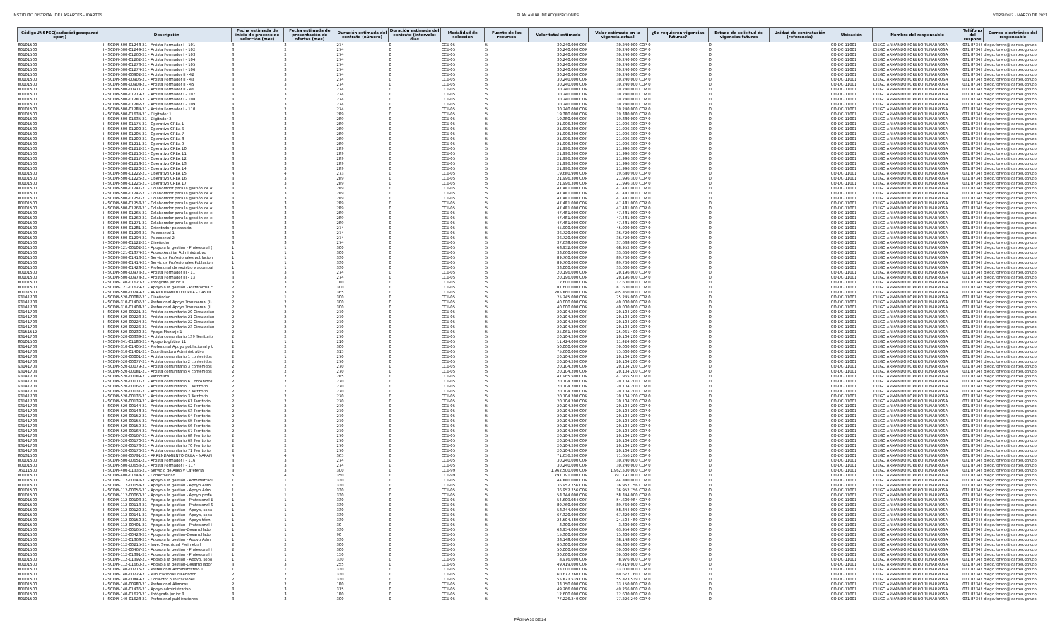INSTITUTO DISTRITAL DE LAS ARTES - IDARTES PLAN ANUAL DE ADQUISICIONES VERSIÓN 2 - MARZO DE 2021
| CódigoUNSPSC(cadacódigoseparad opor;) | Descripción | Fecha estimada de inicio de proceso de selección (mes) | Fecha estimada de presentación de ofertas (mes) | Duración estimada del contrato (número) | Duración estimada del contrato (intervalo: días | Modalidad de selección | Fuente de los recursos | Valor total estimado | Valor estimado en la vigencia actual | ¿Se requieren vigencias futuras? | Estado de solicitud de vigencias futuras | Unidad de contratación (referencia) | Ubicación | Nombre del responsable | Teléfono del respons | Correo electrónico del responsable |
| --- | --- | --- | --- | --- | --- | --- | --- | --- | --- | --- | --- | --- | --- | --- | --- | --- |
| 80101500 | I - SCDPI-500-01248-21 - Artista Formador I - 101 | 3 | 3 | 274 | 0 | CCE-05 | 5 | 30.240.000 COP | 30.240.000 COP | 0 | 0 | | CO-DC-11001 | DIEGO ARMANDO FORERO TUNARROSA | 031 8734! | diego.forero@idartes.gov.co |
| 80101500 | I - SCDPI-500-01249-21 - Artista Formador I - 102 | 3 | 2 | 274 | 0 | CCE-05 | 5 | 30.240.000 COP | 30.240.000 COP | 0 | 0 | | CO-DC-11001 | DIEGO ARMANDO FORERO TUNARROSA | 031 8734! | diego.forero@idartes.gov.co |
| 80101500 | I - SCDPI-500-01260-21 - Artista Formador I - 103 | 3 | 2 | 274 | 0 | CCE-05 | 5 | 30.240.000 COP | 30.240.000 COP | 0 | 0 | | CO-DC-11001 | DIEGO ARMANDO FORERO TUNARROSA | 031 8734! | diego.forero@idartes.gov.co |
| 80101500 | I - SCDPI-500-01262-21 - Artista Formador I - 104 | 3 | 3 | 274 | 0 | CCE-05 | 5 | 30.240.000 COP | 30.240.000 COP | 0 | 0 | | CO-DC-11001 | DIEGO ARMANDO FORERO TUNARROSA | 031 8734! | diego.forero@idartes.gov.co |
| 80101500 | I - SCDPI-500-01273-21 - Artista Formador I - 105 | 3 | 2 | 274 | 0 | CCE-05 | 5 | 30.240.000 COP | 30.240.000 COP | 0 | 0 | | CO-DC-11001 | DIEGO ARMANDO FORERO TUNARROSA | 031 8734! | diego.forero@idartes.gov.co |
| 80101500 | I - SCDPI-500-01274-21 - Artista Formador I - 106 | 3 | 3 | 274 | 0 | CCE-05 | 5 | 30.240.000 COP | 30.240.000 COP | 0 | 0 | | CO-DC-11001 | DIEGO ARMANDO FORERO TUNARROSA | 031 8734! | diego.forero@idartes.gov.co |
| 80101500 | I - SCDPI-500-00902-21 - Artista Formador II - 42 | 3 | 3 | 274 | 0 | CCE-05 | 5 | 30.240.000 COP | 30.240.000 COP | 0 | 0 | | CO-DC-11001 | DIEGO ARMANDO FORERO TUNARROSA | 031 8734! | diego.forero@idartes.gov.co |
| 80101500 | I - SCDPI-500-00905-21 - Artista Formador II - 43 | 3 | 3 | 274 | 0 | CCE-05 | 5 | 30.240.000 COP | 30.240.000 COP | 0 | 0 | | CO-DC-11001 | DIEGO ARMANDO FORERO TUNARROSA | 031 8734! | diego.forero@idartes.gov.co |
| 80101500 | I - SCDPI-500-00908-21 - Artista Formador II - 45 | 3 | 3 | 274 | 0 | CCE-05 | 5 | 30.240.000 COP | 30.240.000 COP | 0 | 0 | | CO-DC-11001 | DIEGO ARMANDO FORERO TUNARROSA | 031 8734! | diego.forero@idartes.gov.co |
| 80101500 | I - SCDPI-500-00911-21 - Artista Formador II - 46 | 3 | 3 | 274 | 0 | CCE-05 | 5 | 30.240.000 COP | 30.240.000 COP | 0 | 0 | | CO-DC-11001 | DIEGO ARMANDO FORERO TUNARROSA | 031 8734! | diego.forero@idartes.gov.co |
| 80101500 | I - SCDPI-500-01279-21 - Artista Formador I - 107 | 3 | 3 | 274 | 0 | CCE-05 | 5 | 30.240.000 COP | 30.240.000 COP | 0 | 0 | | CO-DC-11001 | DIEGO ARMANDO FORERO TUNARROSA | 031 8734! | diego.forero@idartes.gov.co |
| 80101500 | I - SCDPI-500-01280-21 - Artista Formador I - 108 | 3 | 2 | 274 | 0 | CCE-05 | 5 | 30.240.000 COP | 30.240.000 COP | 0 | 0 | | CO-DC-11001 | DIEGO ARMANDO FORERO TUNARROSA | 031 8734! | diego.forero@idartes.gov.co |
| 80101500 | I - SCDPI-500-01282-21 - Artista Formador I - 109 | 3 | 3 | 274 | 0 | CCE-05 | 5 | 30.240.000 COP | 30.240.000 COP | 0 | 0 | | CO-DC-11001 | DIEGO ARMANDO FORERO TUNARROSA | 031 8734! | diego.forero@idartes.gov.co |
| 80101500 | I - SCDPI-500-01284-21 - Artista Formador I - 110 | 3 | 2 | 274 | 0 | CCE-05 | 5 | 30.240.000 COP | 30.240.000 COP | 0 | 0 | | CO-DC-11001 | DIEGO ARMANDO FORERO TUNARROSA | 031 8734! | diego.forero@idartes.gov.co |
| 80101500 | I - SCDPI-500-01634-21 - Digitador 1 | 3 | 3 | 289 | 0 | CCE-05 | 5 | 19.380.000 COP | 19.380.000 COP | 0 | 0 | | CO-DC-11001 | DIEGO ARMANDO FORERO TUNARROSA | 031 8734! | diego.forero@idartes.gov.co |
| 80101500 | I - SCDPI-500-01635-21 - Digitador 2 | 3 | 3 | 289 | 0 | CCE-05 | 5 | 19.380.000 COP | 19.380.000 COP | 0 | 0 | | CO-DC-11001 | DIEGO ARMANDO FORERO TUNARROSA | 031 8734! | diego.forero@idartes.gov.co |
| 80101500 | I - SCDPI-500-01175-21 - Operativo CREA 1 | 3 | 3 | 289 | 0 | CCE-05 | 5 | 21.996.300 COP | 21.996.300 COP | 0 | 0 | | CO-DC-11001 | DIEGO ARMANDO FORERO TUNARROSA | 031 8734! | diego.forero@idartes.gov.co |
| 80101500 | I - SCDPI-500-01200-21 - Operativo CREA 6 | 3 | 3 | 289 | 0 | CCE-05 | 5 | 21.996.300 COP | 21.996.300 COP | 0 | 0 | | CO-DC-11001 | DIEGO ARMANDO FORERO TUNARROSA | 031 8734! | diego.forero@idartes.gov.co |
| 80101500 | I - SCDPI-500-01205-21 - Operativo CREA 7 | 3 | 3 | 289 | 0 | CCE-05 | 5 | 21.996.300 COP | 21.996.300 COP | 0 | 0 | | CO-DC-11001 | DIEGO ARMANDO FORERO TUNARROSA | 031 8734! | diego.forero@idartes.gov.co |
| 80101500 | I - SCDPI-500-01209-21 - Operativo CREA 8 | 3 | 3 | 289 | 0 | CCE-05 | 5 | 21.996.300 COP | 21.996.300 COP | 0 | 0 | | CO-DC-11001 | DIEGO ARMANDO FORERO TUNARROSA | 031 8734! | diego.forero@idartes.gov.co |
| 80101500 | I - SCDPI-500-01211-21 - Operativo CREA 9 | 3 | 3 | 289 | 0 | CCE-05 | 5 | 21.996.300 COP | 21.996.300 COP | 0 | 0 | | CO-DC-11001 | DIEGO ARMANDO FORERO TUNARROSA | 031 8734! | diego.forero@idartes.gov.co |
| 80101500 | I - SCDPI-500-01212-21 - Operativo CREA 10 | 3 | 3 | 289 | 0 | CCE-05 | 5 | 21.996.300 COP | 21.996.300 COP | 0 | 0 | | CO-DC-11001 | DIEGO ARMANDO FORERO TUNARROSA | 031 8734! | diego.forero@idartes.gov.co |
| 80101500 | I - SCDPI-500-01216-21 - Operativo CREA 11 | 3 | 3 | 289 | 0 | CCE-05 | 5 | 21.996.300 COP | 21.996.300 COP | 0 | 0 | | CO-DC-11001 | DIEGO ARMANDO FORERO TUNARROSA | 031 8734! | diego.forero@idartes.gov.co |
| 80101500 | I - SCDPI-500-01217-21 - Operativo CREA 12 | 3 | 3 | 289 | 0 | CCE-05 | 5 | 21.996.300 COP | 21.996.300 COP | 0 | 0 | | CO-DC-11001 | DIEGO ARMANDO FORERO TUNARROSA | 031 8734! | diego.forero@idartes.gov.co |
| 80101500 | I - SCDPI-500-01218-21 - Operativo CREA 13 | 3 | 3 | 289 | 0 | CCE-05 | 5 | 21.996.300 COP | 21.996.300 COP | 0 | 0 | | CO-DC-11001 | DIEGO ARMANDO FORERO TUNARROSA | 031 8734! | diego.forero@idartes.gov.co |
| 80101500 | I - SCDPI-500-01220-21 - Operativo CREA 14 | 3 | 3 | 289 | 0 | CCE-05 | 5 | 21.996.300 COP | 21.996.300 COP | 0 | 0 | | CO-DC-11001 | DIEGO ARMANDO FORERO TUNARROSA | 031 8734! | diego.forero@idartes.gov.co |
| 80101500 | I - SCDPI-500-01222-21 - Operativo CREA 15 | 4 | 4 | 273 | 0 | CCE-05 | 5 | 19.680.900 COP | 19.680.900 COP | 0 | 0 | | CO-DC-11001 | DIEGO ARMANDO FORERO TUNARROSA | 031 8734! | diego.forero@idartes.gov.co |
| 80101500 | I - SCDPI-500-01225-21 - Operativo CREA 16 | 3 | 3 | 289 | 0 | CCE-05 | 5 | 21.996.300 COP | 21.996.300 COP | 0 | 0 | | CO-DC-11001 | DIEGO ARMANDO FORERO TUNARROSA | 031 8734! | diego.forero@idartes.gov.co |
| 80101500 | I - SCDPI-500-01226-21 - Operativo CREA 17 | 3 | 3 | 289 | 0 | CCE-05 | 5 | 21.996.300 COP | 21.996.300 COP | 0 | 0 | | CO-DC-11001 | DIEGO ARMANDO FORERO TUNARROSA | 031 8734! | diego.forero@idartes.gov.co |
| 80101500 | I - SCDPI-500-01241-21 - Colaborador para la gestión de e: | 3 | 3 | 289 | 0 | CCE-05 | 5 | 47.481.000 COP | 47.481.000 COP | 0 | 0 | | CO-DC-11001 | DIEGO ARMANDO FORERO TUNARROSA | 031 8734! | diego.forero@idartes.gov.co |
| 80101500 | I - SCDPI-500-01247-21 - Colaborador para la gestión de e: | 3 | 3 | 289 | 0 | CCE-05 | 5 | 47.481.000 COP | 47.481.000 COP | 0 | 0 | | CO-DC-11001 | DIEGO ARMANDO FORERO TUNARROSA | 031 8734! | diego.forero@idartes.gov.co |
| 80101500 | I - SCDPI-500-01251-21 - Colaborador para la gestión de e: | 3 | 3 | 289 | 0 | CCE-05 | 5 | 47.481.000 COP | 47.481.000 COP | 0 | 0 | | CO-DC-11001 | DIEGO ARMANDO FORERO TUNARROSA | 031 8734! | diego.forero@idartes.gov.co |
| 80101500 | I - SCDPI-500-01253-21 - Colaborador para la gestión de e: | 3 | 3 | 289 | 0 | CCE-05 | 5 | 47.481.000 COP | 47.481.000 COP | 0 | 0 | | CO-DC-11001 | DIEGO ARMANDO FORERO TUNARROSA | 031 8734! | diego.forero@idartes.gov.co |
| 80101500 | I - SCDPI-500-01263-21 - Colaborador para la gestión de e: | 3 | 3 | 289 | 0 | CCE-05 | 5 | 47.481.000 COP | 47.481.000 COP | 0 | 0 | | CO-DC-11001 | DIEGO ARMANDO FORERO TUNARROSA | 031 8734! | diego.forero@idartes.gov.co |
| 80101500 | I - SCDPI-500-01265-21 - Colaborador para la gestión de e: | 3 | 3 | 289 | 0 | CCE-05 | 5 | 47.481.000 COP | 47.481.000 COP | 0 | 0 | | CO-DC-11001 | DIEGO ARMANDO FORERO TUNARROSA | 031 8734! | diego.forero@idartes.gov.co |
| 80101500 | I - SCDPI-500-01269-21 - Colaborador para la gestión de e: | 3 | 3 | 289 | 0 | CCE-05 | 5 | 47.481.000 COP | 47.481.000 COP | 0 | 0 | | CO-DC-11001 | DIEGO ARMANDO FORERO TUNARROSA | 031 8734! | diego.forero@idartes.gov.co |
| 80101500 | I - SCDPI-500-01271-21 - Colaborador para la gestión de e: | 3 | 3 | 289 | 0 | CCE-05 | 5 | 47.481.000 COP | 47.481.000 COP | 0 | 0 | | CO-DC-11001 | DIEGO ARMANDO FORERO TUNARROSA | 031 8734! | diego.forero@idartes.gov.co |
| 80101500 | I - SCDPI-500-01281-21 - Orientador psicosocial | 3 | 3 | 274 | 0 | CCE-05 | 5 | 45.900.000 COP | 45.900.000 COP | 0 | 0 | | CO-DC-11001 | DIEGO ARMANDO FORERO TUNARROSA | 031 8734! | diego.forero@idartes.gov.co |
| 80101500 | I - SCDPI-500-01293-21 - Psicosocial 1 | 3 | 3 | 274 | 0 | CCE-05 | 5 | 36.720.000 COP | 36.720.000 COP | 0 | 0 | | CO-DC-11001 | DIEGO ARMANDO FORERO TUNARROSA | 031 8734! | diego.forero@idartes.gov.co |
| 80101500 | I - SCDPI-500-01294-21 - Psicosocial 2 | 3 | 3 | 274 | 0 | CCE-05 | 5 | 36.720.000 COP | 36.720.000 COP | 0 | 0 | | CO-DC-11001 | DIEGO ARMANDO FORERO TUNARROSA | 031 8734! | diego.forero@idartes.gov.co |
| 80101500 | I - SCDPI-500-01122-21 - Diseñador | 3 | 3 | 274 | 0 | CCE-05 | 5 | 37.638.000 COP | 37.638.000 COP | 0 | 0 | | CO-DC-11001 | DIEGO ARMANDO FORERO TUNARROSA | 031 8734! | diego.forero@idartes.gov.co |
| 80101500 | I - SCDPI-121-00102-21 - Apoyo a la gestión - Profesional ( | 1 | 1 | 300 | 0 | CCE-05 | 5 | 68.952.000 COP | 68.952.000 COP | 0 | 0 | | CO-DC-11001 | DIEGO ARMANDO FORERO TUNARROSA | 031 8734! | diego.forero@idartes.gov.co |
| 80101500 | I - SCDPI-121-01374-21 - Apoyo Auxiliar Administrativo | 1 | 1 | 300 | 0 | CCE-05 | 5 | 33.660.000 COP | 33.660.000 COP | 0 | 0 | | CO-DC-11001 | DIEGO ARMANDO FORERO TUNARROSA | 031 8734! | diego.forero@idartes.gov.co |
| 80101500 | I - SCDPI-300-01413-21 - Servicios Profesionales poblacion | 1 | 1 | 330 | 0 | CCE-05 | 5 | 89.760.000 COP | 89.760.000 COP | 0 | 0 | | CO-DC-11001 | DIEGO ARMANDO FORERO TUNARROSA | 031 8734! | diego.forero@idartes.gov.co |
| 80101500 | I - SCDPI-300-01414-21 - Servicios Profesionales Poblacion | 1 | 1 | 330 | 0 | CCE-05 | 5 | 89.760.000 COP | 89.760.000 COP | 0 | 0 | | CO-DC-11001 | DIEGO ARMANDO FORERO TUNARROSA | 031 8734! | diego.forero@idartes.gov.co |
| 80101500 | I - SCDPI-300-01428-21 - Profesional de registro y acompai | 1 | 1 | 330 | 0 | CCE-05 | 5 | 33.000.000 COP | 33.000.000 COP | 0 | 0 | | CO-DC-11001 | DIEGO ARMANDO FORERO TUNARROSA | 031 8734! | diego.forero@idartes.gov.co |
| 80101500 | I - SCDPI-500-00973-21 - Artista Formador III - 11 | 3 | 3 | 274 | 0 | CCE-05 | 5 | 20.196.000 COP | 20.196.000 COP | 0 | 0 | | CO-DC-11001 | DIEGO ARMANDO FORERO TUNARROSA | 031 8734! | diego.forero@idartes.gov.co |
| 80101500 | I - SCDPI-500-00978-21 - Artista Formador III - 13 | 3 | 3 | 274 | 0 | CCE-05 | 5 | 20.196.000 COP | 20.196.000 COP | 0 | 0 | | CO-DC-11001 | DIEGO ARMANDO FORERO TUNARROSA | 031 8734! | diego.forero@idartes.gov.co |
| 80101500 | I - SCDPI-140-01620-21 - Fotógrafo Junior 3 | 3 | 3 | 180 | 0 | CCE-05 | 5 | 12.600.000 COP | 12.600.000 COP | 0 | 0 | | CO-DC-11001 | DIEGO ARMANDO FORERO TUNARROSA | 031 8734! | diego.forero@idartes.gov.co |
| 80101500 | I - SCDPI-121-01629-21 - Apoyo a la gestión - Plataforma c | 2 | 2 | 300 | 0 | CCE-05 | 5 | 81.600.000 COP | 81.600.000 COP | 0 | 0 | | CO-DC-11001 | DIEGO ARMANDO FORERO TUNARROSA | 031 8734! | diego.forero@idartes.gov.co |
| 80131500 | I - SCDPI-500-00749-21 - ARRENDAMIENTO CREA - CASTIL | 3 | 3 | 365 | 0 | CCE-05 | 5 | 205.860.000 COP | 205.860.000 COP | 0 | 0 | | CO-DC-11001 | DIEGO ARMANDO FORERO TUNARROSA | 031 8734! | diego.forero@idartes.gov.co |
| 93141703 | I - SCDPI-520-00087-21 - Diseñador | 2 | 1 | 300 | 0 | CCE-05 | 5 | 25.245.000 COP | 25.245.000 COP | 0 | 0 | | CO-DC-11001 | DIEGO ARMANDO FORERO TUNARROSA | 031 8734! | diego.forero@idartes.gov.co |
| 93141703 | I - SCDPI-310-01407-21 - Profesional Apoyo Transversal (I) | 2 | 2 | 300 | 0 | CCE-05 | 5 | 40.000.000 COP | 40.000.000 COP | 0 | 0 | | CO-DC-11001 | DIEGO ARMANDO FORERO TUNARROSA | 031 8734! | diego.forero@idartes.gov.co |
| 93141703 | I - SCDPI-310-01408-21 - Profesional Apoyo Transversal (II | 2 | 2 | 300 | 0 | CCE-05 | 5 | 40.000.000 COP | 40.000.000 COP | 0 | 0 | | CO-DC-11001 | DIEGO ARMANDO FORERO TUNARROSA | 031 8734! | diego.forero@idartes.gov.co |
| 93141703 | I - SCDPI-520-00221-21 - Artista comunitario 20 Circulación | 2 | 2 | 270 | 0 | CCE-05 | 5 | 20.104.200 COP | 20.104.200 COP | 0 | 0 | | CO-DC-11001 | DIEGO ARMANDO FORERO TUNARROSA | 031 8734! | diego.forero@idartes.gov.co |
| 93141703 | I - SCDPI-520-00223-21 - Artista comunitario 21 Circulación | 2 | 2 | 270 | 0 | CCE-05 | 5 | 20.104.200 COP | 20.104.200 COP | 0 | 0 | | CO-DC-11001 | DIEGO ARMANDO FORERO TUNARROSA | 031 8734! | diego.forero@idartes.gov.co |
| 93141703 | I - SCDPI-520-00224-21 - Artista comunitario 22 Circulación | 2 | 2 | 270 | 0 | CCE-05 | 5 | 20.104.200 COP | 20.104.200 COP | 0 | 0 | | CO-DC-11001 | DIEGO ARMANDO FORERO TUNARROSA | 031 8734! | diego.forero@idartes.gov.co |
| 93141703 | I - SCDPI-520-00226-21 - Artista comunitario 23 Circulación | 2 | 2 | 270 | 0 | CCE-05 | 5 | 20.104.200 COP | 20.104.200 COP | 0 | 0 | | CO-DC-11001 | DIEGO ARMANDO FORERO TUNARROSA | 031 8734! | diego.forero@idartes.gov.co |
| 93151512 | I - SCDPI-520-00230-21 - Apoyo Montaje 1 | 2 | 2 | 270 | 0 | CCE-05 | 5 | 25.061.400 COP | 25.061.400 COP | 0 | 0 | | CO-DC-11001 | DIEGO ARMANDO FORERO TUNARROSA | 031 8734! | diego.forero@idartes.gov.co |
| 93141703 | I - SCDPI-520-00339-21 - Artista comunitario 139 Territorio | 2 | 2 | 270 | 0 | CCE-05 | 5 | 20.104.200 COP | 20.104.200 COP | 0 | 0 | | CO-DC-11001 | DIEGO ARMANDO FORERO TUNARROSA | 031 8734! | diego.forero@idartes.gov.co |
| 80101500 | I - SCDPI-341-01186-21 - Apoyo Logístico 11 | 1 | 1 | 210 | 0 | CCE-05 | 5 | 11.424.000 COP | 11.424.000 COP | 0 | 0 | | CO-DC-11001 | DIEGO ARMANDO FORERO TUNARROSA | 031 8734! | diego.forero@idartes.gov.co |
| 93141703 | I - SCDPI-310-01405-21 - Profesional Apoyo poblacional y t | 2 | 2 | 300 | 0 | CCE-05 | 5 | 50.000.000 COP | 50.000.000 COP | 0 | 0 | | CO-DC-11001 | DIEGO ARMANDO FORERO TUNARROSA | 031 8734! | diego.forero@idartes.gov.co |
| 93141703 | I - SCDPI-310-01401-21 - Coordinadora Administrativa | 2 | 2 | 315 | 0 | CCE-05 | 5 | 75.600.000 COP | 75.600.000 COP | 0 | 0 | | CO-DC-11001 | DIEGO ARMANDO FORERO TUNARROSA | 031 8734! | diego.forero@idartes.gov.co |
| 93141703 | I - SCDPI-520-00001-21 - Artista comunitario 1 contenidos | 2 | 1 | 270 | 0 | CCE-05 | 5 | 20.104.200 COP | 20.104.200 COP | 0 | 0 | | CO-DC-11001 | DIEGO ARMANDO FORERO TUNARROSA | 031 8734! | diego.forero@idartes.gov.co |
| 93141703 | I - SCDPI-520-00077-21 - Artista comunitario 2 contenidos | 2 | 2 | 270 | 0 | CCE-05 | 5 | 20.104.200 COP | 20.104.200 COP | 0 | 0 | | CO-DC-11001 | DIEGO ARMANDO FORERO TUNARROSA | 031 8734! | diego.forero@idartes.gov.co |
| 93141703 | I - SCDPI-520-00079-21 - Artista comunitario 3 contenidos | 2 | 2 | 270 | 0 | CCE-05 | 5 | 20.104.200 COP | 20.104.200 COP | 0 | 0 | | CO-DC-11001 | DIEGO ARMANDO FORERO TUNARROSA | 031 8734! | diego.forero@idartes.gov.co |
| 93141703 | I - SCDPI-520-00081-21 - Artista comunitario 4 contenidos | 2 | 2 | 270 | 0 | CCE-05 | 5 | 20.104.200 COP | 20.104.200 COP | 0 | 0 | | CO-DC-11001 | DIEGO ARMANDO FORERO TUNARROSA | 031 8734! | diego.forero@idartes.gov.co |
| 93141703 | I - SCDPI-520-00089-21 - Periodista | 2 | 2 | 285 | 0 | CCE-05 | 5 | 47.965.500 COP | 47.965.500 COP | 0 | 0 | | CO-DC-11001 | DIEGO ARMANDO FORERO TUNARROSA | 031 8734! | diego.forero@idartes.gov.co |
| 93141703 | I - SCDPI-520-00111-21 - Artista comunitario 6 Contenidos | 2 | 2 | 270 | 0 | CCE-05 | 5 | 20.104.200 COP | 20.104.200 COP | 0 | 0 | | CO-DC-11001 | DIEGO ARMANDO FORERO TUNARROSA | 031 8734! | diego.forero@idartes.gov.co |
| 93141703 | I - SCDPI-520-00067-21 - Artista comunitario 1 Territorio | 2 | 1 | 270 | 0 | CCE-05 | 5 | 20.104.200 COP | 20.104.200 COP | 0 | 0 | | CO-DC-11001 | DIEGO ARMANDO FORERO TUNARROSA | 031 8734! | diego.forero@idartes.gov.co |
| 93141703 | I - SCDPI-520-00131-21 - Artista comunitario 2 Territorio | 2 | 2 | 270 | 0 | CCE-05 | 5 | 20.104.200 COP | 20.104.200 COP | 0 | 0 | | CO-DC-11001 | DIEGO ARMANDO FORERO TUNARROSA | 031 8734! | diego.forero@idartes.gov.co |
| 93141703 | I - SCDPI-520-00136-21 - Artista comunitario 3 Territorio | 2 | 2 | 270 | 0 | CCE-05 | 5 | 20.104.200 COP | 20.104.200 COP | 0 | 0 | | CO-DC-11001 | DIEGO ARMANDO FORERO TUNARROSA | 031 8734! | diego.forero@idartes.gov.co |
| 93141703 | I - SCDPI-520-00139-21 - Artista comunitario 61 Territorio | 2 | 2 | 270 | 0 | CCE-05 | 5 | 20.104.200 COP | 20.104.200 COP | 0 | 0 | | CO-DC-11001 | DIEGO ARMANDO FORERO TUNARROSA | 031 8734! | diego.forero@idartes.gov.co |
| 93141703 | I - SCDPI-520-00144-21 - Artista comunitario 62 Territorio | 2 | 2 | 270 | 0 | CCE-05 | 5 | 20.104.200 COP | 20.104.200 COP | 0 | 0 | | CO-DC-11001 | DIEGO ARMANDO FORERO TUNARROSA | 031 8734! | diego.forero@idartes.gov.co |
| 93141703 | I - SCDPI-520-00148-21 - Artista comunitario 63 Territorio | 2 | 2 | 270 | 0 | CCE-05 | 5 | 20.104.200 COP | 20.104.200 COP | 0 | 0 | | CO-DC-11001 | DIEGO ARMANDO FORERO TUNARROSA | 031 8734! | diego.forero@idartes.gov.co |
| 93141703 | I - SCDPI-520-00152-21 - Artista comunitario 64 Territorio | 2 | 2 | 270 | 0 | CCE-05 | 5 | 20.104.200 COP | 20.104.200 COP | 0 | 0 | | CO-DC-11001 | DIEGO ARMANDO FORERO TUNARROSA | 031 8734! | diego.forero@idartes.gov.co |
| 93141703 | I - SCDPI-520-00155-21 - Artista comunitario 65 Territorio | 2 | 2 | 270 | 0 | CCE-05 | 5 | 20.104.200 COP | 20.104.200 COP | 0 | 0 | | CO-DC-11001 | DIEGO ARMANDO FORERO TUNARROSA | 031 8734! | diego.forero@idartes.gov.co |
| 93141703 | I - SCDPI-520-00159-21 - Artista comunitario 66 Territorio | 2 | 2 | 270 | 0 | CCE-05 | 5 | 20.104.200 COP | 20.104.200 COP | 0 | 0 | | CO-DC-11001 | DIEGO ARMANDO FORERO TUNARROSA | 031 8734! | diego.forero@idartes.gov.co |
| 93141703 | I - SCDPI-520-00164-21 - Artista comunitario 67 Territorio | 2 | 2 | 270 | 0 | CCE-05 | 5 | 20.104.200 COP | 20.104.200 COP | 0 | 0 | | CO-DC-11001 | DIEGO ARMANDO FORERO TUNARROSA | 031 8734! | diego.forero@idartes.gov.co |
| 93141703 | I - SCDPI-520-00167-21 - Artista comunitario 68 Territorio | 2 | 2 | 270 | 0 | CCE-05 | 5 | 20.104.200 COP | 20.104.200 COP | 0 | 0 | | CO-DC-11001 | DIEGO ARMANDO FORERO TUNARROSA | 031 8734! | diego.forero@idartes.gov.co |
| 93141703 | I - SCDPI-520-00170-21 - Artista comunitario 69 Territorio | 2 | 2 | 270 | 0 | CCE-05 | 5 | 20.104.200 COP | 20.104.200 COP | 0 | 0 | | CO-DC-11001 | DIEGO ARMANDO FORERO TUNARROSA | 031 8734! | diego.forero@idartes.gov.co |
| 93141703 | I - SCDPI-520-00173-21 - Artista comunitario 70 Territorio | 2 | 2 | 270 | 0 | CCE-05 | 5 | 20.104.200 COP | 20.104.200 COP | 0 | 0 | | CO-DC-11001 | DIEGO ARMANDO FORERO TUNARROSA | 031 8734! | diego.forero@idartes.gov.co |
| 93141703 | I - SCDPI-520-00176-21 - Artista comunitario 71 Territorio | 2 | 2 | 270 | 0 | CCE-05 | 5 | 20.104.200 COP | 20.104.200 COP | 0 | 0 | | CO-DC-11001 | DIEGO ARMANDO FORERO TUNARROSA | 031 8734! | diego.forero@idartes.gov.co |
| 80131500 | I - SCDPI-500-00791-21 - ARRENDAMIENTO CREA - NARAN | 4 | 4 | 365 | 0 | CCE-05 | 5 | 71.656.200 COP | 71.656.200 COP | 0 | 0 | | CO-DC-11001 | DIEGO ARMANDO FORERO TUNARROSA | 031 8734! | diego.forero@idartes.gov.co |
| 80101500 | I - SCDPI-500-00651-21 - Artista Formador I - 116 | 3 | 3 | 274 | 0 | CCE-05 | 5 | 30.240.000 COP | 30.240.000 COP | 0 | 0 | | CO-DC-11001 | DIEGO ARMANDO FORERO TUNARROSA | 031 8734! | diego.forero@idartes.gov.co |
| 80101500 | I - SCDPI-500-00653-21 - Artista Formador I - 117 | 3 | 3 | 274 | 0 | CCE-05 | 5 | 30.240.000 COP | 30.240.000 COP | 0 | 0 | | CO-DC-11001 | DIEGO ARMANDO FORERO TUNARROSA | 031 8734! | diego.forero@idartes.gov.co |
| 76111500 | I - SCDPI-400-01336-21 - Servicio de Aseo y Cafetería | 3 | 3 | 300 | 0 | CCE-99 | 5 | 1.962.500.000 COP | 1.962.500.000 COP | 0 | 0 | | CO-DC-11001 | DIEGO ARMANDO FORERO TUNARROSA | 031 8734! | diego.forero@idartes.gov.co |
| 80101500 | I - SCDPI-400-01644-21 - Conectividad | 5 | 4 | 350 | 0 | CCE-99 | 5 | 797.191.000 COP | 797.191.000 COP | 0 | 0 | | CO-DC-11001 | DIEGO ARMANDO FORERO TUNARROSA | 031 8734! | diego.forero@idartes.gov.co |
| 80101500 | I - SCDPI-112-00043-21 - Apoyo a la gestión - Administraci | 1 | 1 | 330 | 0 | CCE-05 | 5 | 44.880.000 COP | 44.880.000 COP | 0 | 0 | | CO-DC-11001 | DIEGO ARMANDO FORERO TUNARROSA | 031 8734! | diego.forero@idartes.gov.co |
| 80101500 | I - SCDPI-112-00054-21 - Apoyo a la gestión - Apoyo Admi | 1 | 1 | 330 | 0 | CCE-05 | 5 | 36.952.756 COP | 36.952.756 COP | 0 | 0 | | CO-DC-11001 | DIEGO ARMANDO FORERO TUNARROSA | 031 8734! | diego.forero@idartes.gov.co |
| 80101500 | I - SCDPI-112-00056-21 - Apoyo a la gestión - Apoyo Admi | 1 | 1 | 330 | 0 | CCE-05 | 5 | 36.952.756 COP | 36.952.756 COP | 0 | 0 | | CO-DC-11001 | DIEGO ARMANDO FORERO TUNARROSA | 031 8734! | diego.forero@idartes.gov.co |
| 80101500 | I - SCDPI-112-00060-21 - Apoyo a la gestión - Apoyo profe | 1 | 1 | 330 | 0 | CCE-05 | 5 | 58.344.000 COP | 58.344.000 COP | 0 | 0 | | CO-DC-11001 | DIEGO ARMANDO FORERO TUNARROSA | 031 8734! | diego.forero@idartes.gov.co |
| 80101500 | I - SCDPI-112-00103-21 - Apoyo a la gestión - Profesional E | 1 | 1 | 330 | 0 | CCE-05 | 5 | 54.609.984 COP | 54.609.984 COP | 0 | 0 | | CO-DC-11001 | DIEGO ARMANDO FORERO TUNARROSA | 031 8734! | diego.forero@idartes.gov.co |
| 80101500 | I - SCDPI-112-00113-21 - Apoyo a la gestión - Profesional S | 1 | 1 | 330 | 0 | CCE-05 | 5 | 89.760.000 COP | 89.760.000 COP | 0 | 0 | | CO-DC-11001 | DIEGO ARMANDO FORERO TUNARROSA | 031 8734! | diego.forero@idartes.gov.co |
| 80101500 | I - SCDPI-112-00120-21 - Apoyo a la gestión - Apoyo, sopo | 1 | 1 | 330 | 0 | CCE-05 | 5 | 58.344.000 COP | 58.344.000 COP | 0 | 0 | | CO-DC-11001 | DIEGO ARMANDO FORERO TUNARROSA | 031 8734! | diego.forero@idartes.gov.co |
| 80101500 | I - SCDPI-112-00141-21 - Apoyo a la gestión - Apoyo, sopo | 1 | 1 | 330 | 0 | CCE-05 | 5 | 67.320.000 COP | 67.320.000 COP | 0 | 0 | | CO-DC-11001 | DIEGO ARMANDO FORERO TUNARROSA | 031 8734! | diego.forero@idartes.gov.co |
| 80101500 | I - SCDPI-112-00150-21 - Apoyo a la gestión - Apoyo técni | 1 | 1 | 330 | 0 | CCE-05 | 5 | 24.504.480 COP | 24.504.480 COP | 0 | 0 | | CO-DC-11001 | DIEGO ARMANDO FORERO TUNARROSA | 031 8734! | diego.forero@idartes.gov.co |
| 80101500 | I - SCDPI-112-00401-21 - Apoyo a la gestión - Profesional I | 1 | 1 | 30 | 0 | CCE-05 | 5 | 3.300.000 COP | 3.300.000 COP | 0 | 0 | | CO-DC-11001 | DIEGO ARMANDO FORERO TUNARROSA | 031 8734! | diego.forero@idartes.gov.co |
| 80101500 | I - SCDPI-112-00165-21 - Apoyo a la gestión-Desarrollador | 1 | 1 | 330 | 0 | CCE-05 | 5 | 63.954.000 COP | 63.954.000 COP | 0 | 0 | | CO-DC-11001 | DIEGO ARMANDO FORERO TUNARROSA | 031 8734! | diego.forero@idartes.gov.co |
| 80101500 | I - SCDPI-112-00423-21 - Apoyo a la gestión-Desarrollador | 1 | 1 | 90 | 0 | CCE-05 | 5 | 15.300.000 COP | 15.300.000 COP | 0 | 0 | | CO-DC-11001 | DIEGO ARMANDO FORERO TUNARROSA | 031 8734! | diego.forero@idartes.gov.co |
| 80101500 | I - SCDPI-112-01368-21 - Apoyo a la gestión - Apoyo Admi | 1 | 1 | 330 | 0 | CCE-05 | 5 | 38.148.000 COP | 38.148.000 COP | 0 | 0 | | CO-DC-11001 | DIEGO ARMANDO FORERO TUNARROSA | 031 8734! | diego.forero@idartes.gov.co |
| 80101500 | I - SCDPI-112-00215-21 - Inge. Seguridad Perimetral | 2 | 2 | 300 | 0 | CCE-05 | 5 | 66.300.000 COP | 66.300.000 COP | 0 | 0 | | CO-DC-11001 | DIEGO ARMANDO FORERO TUNARROSA | 031 8734! | diego.forero@idartes.gov.co |
| 80101500 | I - SCDPI-112-00467-21 - Apoyo a la gestión - Profesional I | 2 | 2 | 300 | 0 | CCE-05 | 5 | 50.000.000 COP | 50.000.000 COP | 0 | 0 | | CO-DC-11001 | DIEGO ARMANDO FORERO TUNARROSA | 031 8734! | diego.forero@idartes.gov.co |
| 80101500 | I - SCDPI-112-01391-21 - Apoyo a la gestión - Profesional i | 1 | 1 | 150 | 0 | CCE-05 | 5 | 30.600.000 COP | 30.600.000 COP | 0 | 0 | | CO-DC-11001 | DIEGO ARMANDO FORERO TUNARROSA | 031 8734! | diego.forero@idartes.gov.co |
| 80101500 | I - SCDPI-112-01392-21 - Apoyo a la gestión - Apoyo, sopo | 1 | 1 | 330 | 0 | CCE-05 | 5 | 8.976.000 COP | 8.976.000 COP | 0 | 0 | | CO-DC-11001 | DIEGO ARMANDO FORERO TUNARROSA | 031 8734! | diego.forero@idartes.gov.co |
| 80101500 | I - SCDPI-112-01660-21 - Apoyo a la gestión-Desarrollador | 3 | 3 | 255 | 0 | CCE-05 | 5 | 49.419.000 COP | 49.419.000 COP | 0 | 0 | | CO-DC-11001 | DIEGO ARMANDO FORERO TUNARROSA | 031 8734! | diego.forero@idartes.gov.co |
| 80101500 | I - SCDPI-140-00715-21 - Profesional Administrativo 1 | 1 | 1 | 330 | 0 | CCE-05 | 5 | 33.000.000 COP | 33.000.000 COP | 0 | 0 | | CO-DC-11001 | DIEGO ARMANDO FORERO TUNARROSA | 031 8734! | diego.forero@idartes.gov.co |
| 80101500 | I - SCDPI-140-00729-21 - Publicaciones diseñador | 2 | 2 | 330 | 0 | CCE-05 | 5 | 60.677.760 COP | 60.677.760 COP | 0 | 0 | | CO-DC-11001 | DIEGO ARMANDO FORERO TUNARROSA | 031 8734! | diego.forero@idartes.gov.co |
| 80101500 | I - SCDPI-140-00849-21 - Corrector publicaciones | 2 | 2 | 330 | 0 | CCE-05 | 5 | 55.823.539 COP | 55.823.539 COP | 0 | 0 | | CO-DC-11001 | DIEGO ARMANDO FORERO TUNARROSA | 031 8734! | diego.forero@idartes.gov.co |
| 80101500 | I - SCDPI-140-00980-21 - Profesional Alianzas | 2 | 2 | 180 | 0 | CCE-05 | 5 | 33.150.000 COP | 33.150.000 COP | 0 | 0 | | CO-DC-11001 | DIEGO ARMANDO FORERO TUNARROSA | 031 8734! | diego.forero@idartes.gov.co |
| 80101500 | I - SCDPI-140-01436-21 - Apoyo administrativo | 3 | 3 | 315 | 0 | CCE-05 | 5 | 49.266.000 COP | 49.266.000 COP | 0 | 0 | | CO-DC-11001 | DIEGO ARMANDO FORERO TUNARROSA | 031 8734! | diego.forero@idartes.gov.co |
| 80101500 | I - SCDPI-140-01620-21 - Fotógrafo Junior 3 | 3 | 3 | 180 | 0 | CCE-05 | 5 | 12.600.000 COP | 12.600.000 COP | 0 | 0 | | CO-DC-11001 | DIEGO ARMANDO FORERO TUNARROSA | 031 8734! | diego.forero@idartes.gov.co |
| 80101500 | I - SCDPI-140-01628-21 - Profesional publicaciones | 3 | 3 | 300 | 0 | CCE-05 | 5 | 77.226.240 COP | 77.226.240 COP | 0 | 0 | | CO-DC-11001 | DIEGO ARMANDO FORERO TUNARROSA | 031 8734! | diego.forero@idartes.gov.co |
PÁGINA 10 DE 24